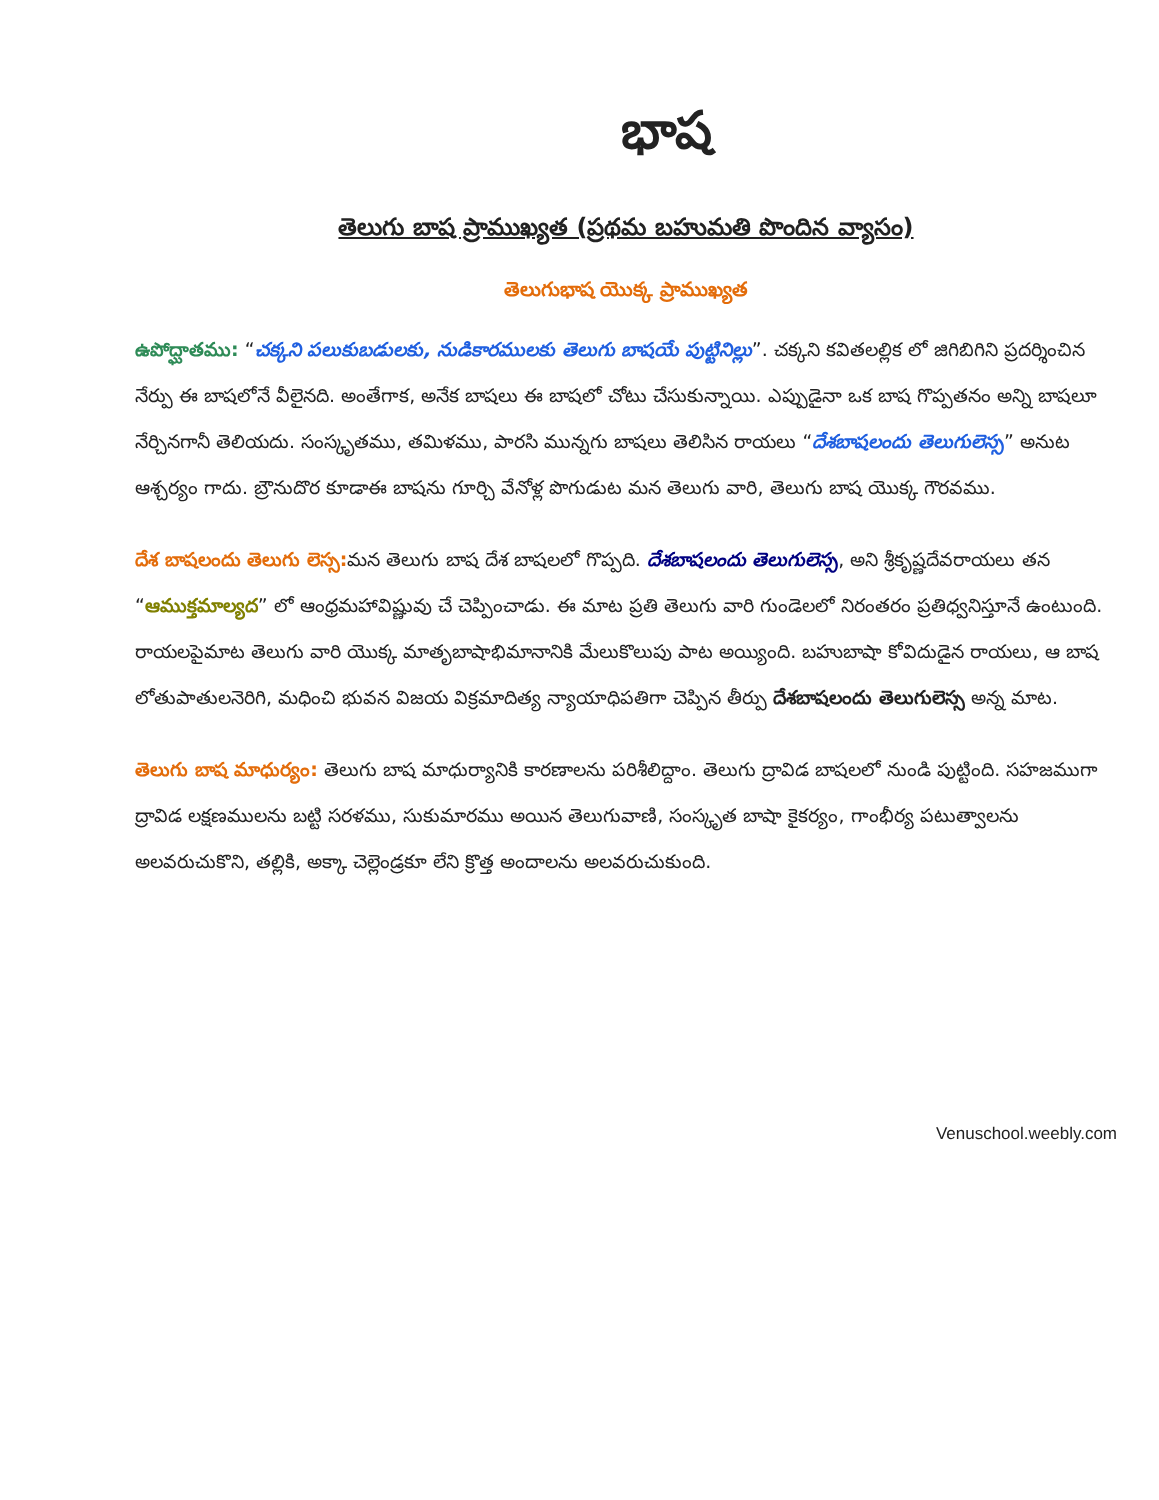భాష
తెలుగు బాష ప్రాముఖ్యత (ప్రథమ బహుమతి పొందిన వ్యాసం)
తెలుగుభాష యొక్క ప్రాముఖ్యత
ఉపోద్ఘాతము: “చక్కని పలుకుబడులకు, నుడికారములకు తెలుగు బాషయే పుట్టినిల్లు”. చక్కని కవితలల్లిక లో జిగిబిగిని ప్రదర్శించిన నేర్పు ఈ బాషలోనే వీలైనది. అంతేగాక, అనేక బాషలు ఈ బాషలో చోటు చేసుకున్నాయి. ఎప్పుడైనా ఒక బాష గొప్పతనం అన్ని బాషలూ నేర్చినగానీ తెలియదు. సంస్కృతము, తమిళము, పారసి మున్నగు బాషలు తెలిసిన రాయలు “దేశబాషలందు తెలుగులెస్స” అనుట ఆశ్చర్యం గాదు. బ్రౌనుదొర కూడాఈ బాషను గూర్చి వేనోళ్ల పొగుడుట మన తెలుగు వారి, తెలుగు బాష యొక్క గౌరవము.
దేశ బాషలందు తెలుగు లెస్స: మన తెలుగు బాష దేశ బాషలలో గొప్పది. దేశబాషలందు తెలుగులెస్స, అని శ్రీకృష్ణదేవరాయలు తన “ఆముక్తమాల్యద” లో ఆంధ్రమహావిష్ణువు చే చెప్పించాడు. ఈ మాట ప్రతి తెలుగు వారి గుండెలలో నిరంతరం ప్రతిధ్వనిస్తూనే ఉంటుంది. రాయలపైమాట తెలుగు వారి యొక్క మాతృబాషాభిమానానికి మేలుకొలుపు పాట అయ్యింది. బహుబాషా కోవిదుడైన రాయలు, ఆ బాష లోతుపాతులనెరిగి, మధించి భువన విజయ విక్రమాదిత్య న్యాయాధిపతిగా చెప్పిన తీర్పు దేశబాషలందు తెలుగులెస్స అన్న మాట.
తెలుగు బాష మాధుర్యం: తెలుగు బాష మాధుర్యానికి కారణాలను పరిశీలిద్దాం. తెలుగు ద్రావిడ బాషలలో నుండి పుట్టింది. సహజముగా ద్రావిడ లక్షణములను బట్టి సరళము, సుకుమారము అయిన తెలుగువాణి, సంస్కృత బాషా కైకర్యం, గాంభీర్య పటుత్వాలను అలవరుచుకొని, తల్లికి, అక్కా చెల్లెండ్రకూ లేని క్రొత్త అందాలను అలవరుచుకుంది.
Venuschool.weebly.com